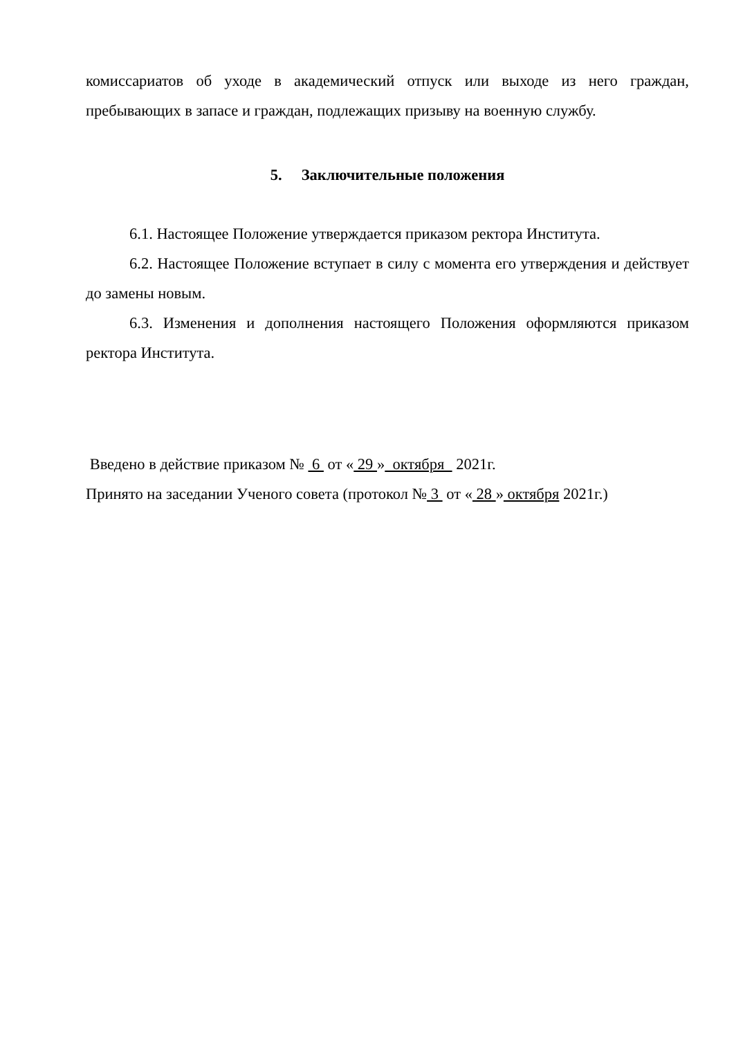комиссариатов об уходе в академический отпуск или выходе из него граждан, пребывающих в запасе и граждан, подлежащих призыву на военную службу.
5. Заключительные положения
6.1. Настоящее Положение утверждается приказом ректора Института.
6.2. Настоящее Положение вступает в силу с момента его утверждения и действует до замены новым.
6.3. Изменения и дополнения настоящего Положения оформляются приказом ректора Института.
Введено в действие приказом № 6 от « 29 » октября 2021г.
Принято на заседании Ученого совета (протокол № 3 от « 28 » октября 2021г.)